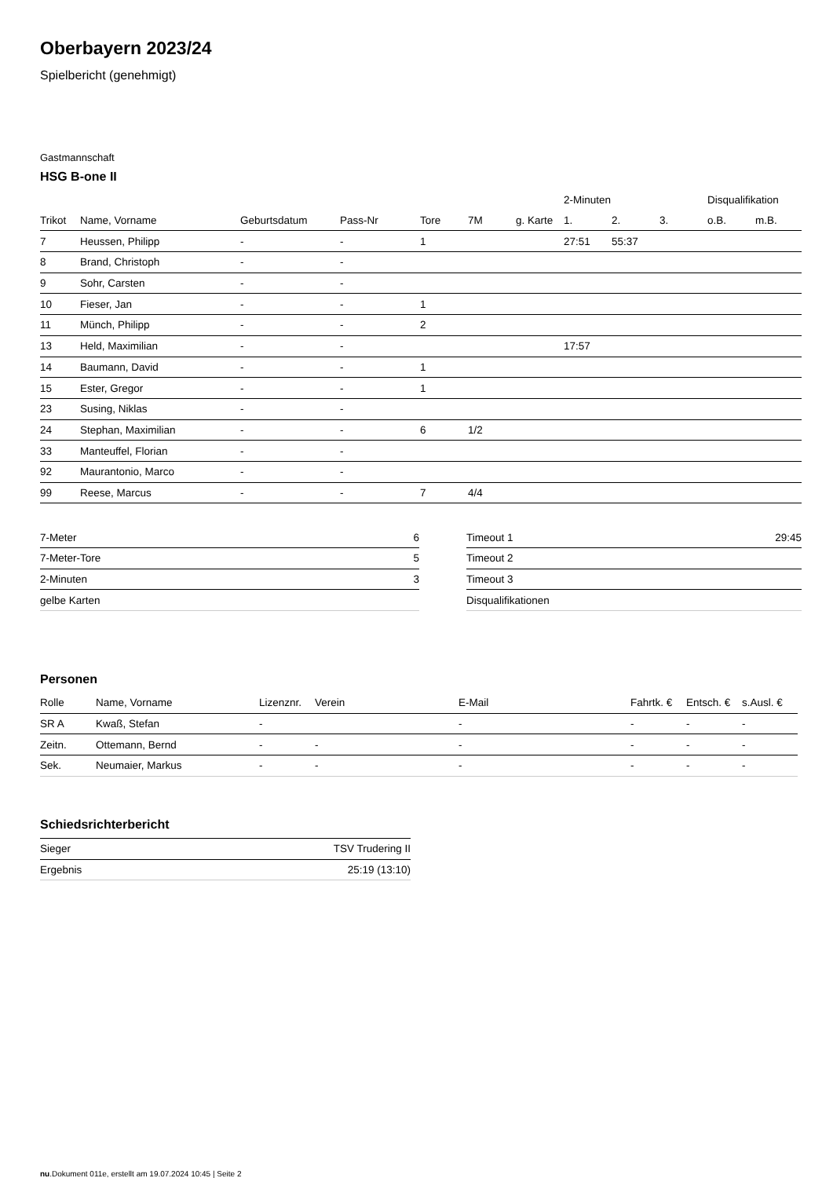Oberbayern 2023/24
Spielbericht (genehmigt)
Gastmannschaft
HSG B-one II
| | | | | | | | 2-Minuten | | | Disqualifikation | |
| --- | --- | --- | --- | --- | --- | --- | --- | --- | --- | --- | --- |
| Trikot | Name, Vorname | Geburtsdatum | Pass-Nr | Tore | 7M | g. Karte | 1. | 2. | 3. | o.B. | m.B. |
| 7 | Heussen, Philipp | - | - | 1 | | | 27:51 | 55:37 | | | |
| 8 | Brand, Christoph | - | - | | | | | | | | |
| 9 | Sohr, Carsten | - | - | | | | | | | | |
| 10 | Fieser, Jan | - | - | 1 | | | | | | | |
| 11 | Münch, Philipp | - | - | 2 | | | | | | | |
| 13 | Held, Maximilian | - | - | | | | 17:57 | | | | |
| 14 | Baumann, David | - | - | 1 | | | | | | | |
| 15 | Ester, Gregor | - | - | 1 | | | | | | | |
| 23 | Susing, Niklas | - | - | | | | | | | | |
| 24 | Stephan, Maximilian | - | - | 6 | 1/2 | | | | | | |
| 33 | Manteuffel, Florian | - | - | | | | | | | | |
| 92 | Maurantonio, Marco | - | - | | | | | | | | |
| 99 | Reese, Marcus | - | - | 7 | 4/4 | | | | | | |
| 7-Meter | 6 |
| 7-Meter-Tore | 5 |
| 2-Minuten | 3 |
| gelbe Karten | |
| Timeout 1 | 29:45 |
| Timeout 2 | |
| Timeout 3 | |
| Disqualifikationen | |
Personen
| Rolle | Name, Vorname | Lizenznr. | Verein | E-Mail | Fahrtk. € | Entsch. € | s.Ausl. € |
| --- | --- | --- | --- | --- | --- | --- | --- |
| SR A | Kwaß, Stefan | - | | - | - | - | - |
| Zeitn. | Ottemann, Bernd | - | - | - | - | - | - |
| Sek. | Neumaier, Markus | - | - | - | - | - | - |
Schiedsrichterbericht
| Sieger | TSV Trudering II |
| Ergebnis | 25:19 (13:10) |
nu.Dokument 011e, erstellt am 19.07.2024 10:45 | Seite 2